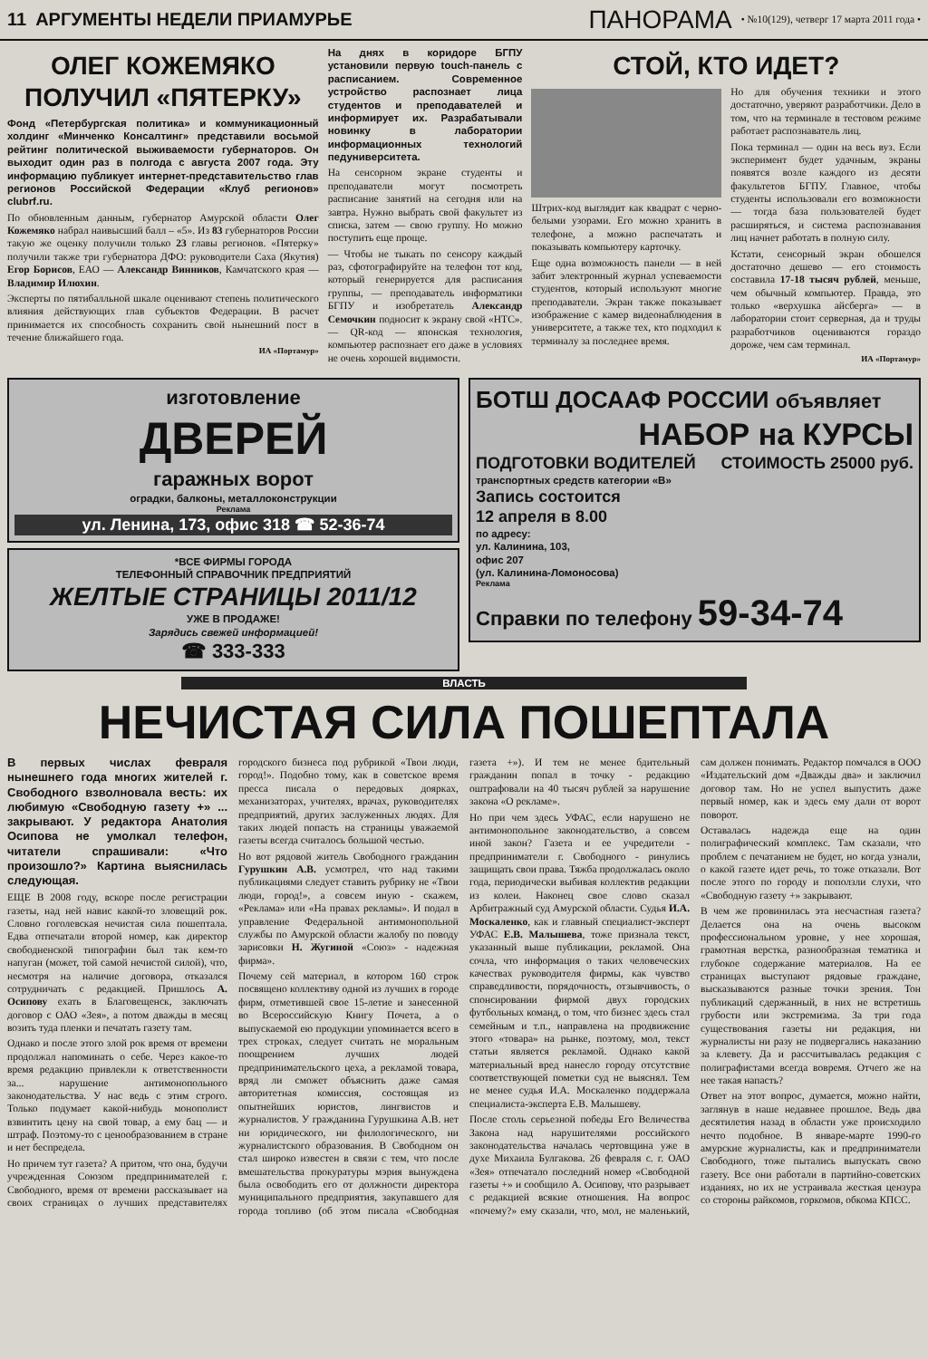11 АРГУМЕНТЫ НЕДЕЛИ ПРИАМУРЬЕ ПАНОРАМА • №10(129), четверг 17 марта 2011 года •
ОЛЕГ КОЖЕМЯКО ПОЛУЧИЛ «ПЯТЕРКУ»
Фонд «Петербургская политика» и коммуникационный холдинг «Минченко Консалтинг» представили восьмой рейтинг политической выживаемости губернаторов. Он выходит один раз в полгода с августа 2007 года. Эту информацию публикует интернет-представительство глав регионов Российской Федерации «Клуб регионов» clubrf.ru.
По обновленным данным, губернатор Амурской области Олег Кожемяко набрал наивысший балл – «5». Из 83 губернаторов России такую же оценку получили только 23 главы регионов. «Пятерку» получили также три губернатора ДФО: руководители Саха (Якутия) Егор Борисов, ЕАО — Александр Винников, Камчатского края — Владимир Илюхин.
Эксперты по пятибалльной шкале оценивают степень политического влияния действующих глав субъектов Федерации. В расчет принимается их способность сохранить свой нынешний пост в течение ближайшего года.
ИА «Портамур»
На днях в коридоре БГПУ установили первую touch-панель с расписанием. Современное устройство распознает лица студентов и преподавателей и информирует их. Разрабатывали новинку в лаборатории информационных технологий педуниверситета.
На сенсорном экране студенты и преподаватели могут посмотреть расписание занятий на сегодня или на завтра. Нужно выбрать свой факультет из списка, затем — свою группу. Но можно поступить еще проще.
— Чтобы не тыкать по сенсору каждый раз, сфотографируйте на телефон тот код, который генерируется для расписания группы, — преподаватель информатики БГПУ и изобретатель Александр Семочкин подносит к экрану свой «НТС». — QR-код — японская технология, компьютер распознает его даже в условиях не очень хорошей видимости.
СТОЙ, КТО ИДЕТ?
Штрих-код выглядит как квадрат с черно-белыми узорами. Его можно хранить в телефоне, а можно распечатать и показывать компьютеру карточку.
Еще одна возможность панели — в ней забит электронный журнал успеваемости студентов, который используют многие преподаватели. Экран также показывает изображение с камер видеонаблюдения в университете, а также тех, кто подходил к терминалу за последнее время.
Но для обучения техники и этого достаточно, уверяют разработчики. Дело в том, что на терминале в тестовом режиме работает распознаватель лиц.
Пока терминал — один на весь вуз. Если эксперимент будет удачным, экраны появятся возле каждого из десяти факультетов БГПУ. Главное, чтобы студенты использовали его возможности — тогда база пользователей будет расширяться, и система распознавания лиц начнет работать в полную силу.
Кстати, сенсорный экран обошелся достаточно дешево — его стоимость составила 17-18 тысяч рублей, меньше, чем обычный компьютер. Правда, это только «верхушка айсберга» — в лаборатории стоит серверная, да и труды разработчиков оцениваются гораздо дороже, чем сам терминал.
ИА «Портамур»
изготовление
ДВЕРЕЙ
гаражных ворот
оградки, балконы, металлоконструкции
Реклама
ул. Ленина, 173, офис 318 ☎ 52-36-74
*ВСЕ ФИРМЫ ГОРОДА
ТЕЛЕФОННЫЙ СПРАВОЧНИК ПРЕДПРИЯТИЙ
ЖЕЛТЫЕ СТРАНИЦЫ 2011/12
УЖЕ В ПРОДАЖЕ!
Зарядись свежей информацией!
☎ 333-333
БОТШ ДОСААФ РОССИИ объявляет
НАБОР на КУРСЫ
ПОДГОТОВКИ ВОДИТЕЛЕЙ СТОИМОСТЬ 25000 руб.
транспортных средств категории «В»
Запись состоится
12 апреля в 8.00
по адресу:
ул. Калинина, 103,
офис 207
(ул. Калинина-Ломоносова)
Реклама
Справки по телефону 59-34-74
ВЛАСТЬ
НЕЧИСТАЯ СИЛА ПОШЕПТАЛА
В первых числах февраля нынешнего года многих жителей г. Свободного взволновала весть: их любимую «Свободную газету +» ... закрывают. У редактора Анатолия Осипова не умолкал телефон, читатели спрашивали: «Что произошло?» Картина выяснилась следующая.
ЕЩЕ В 2008 году, вскоре после регистрации газеты, над ней навис какой-то зловещий рок. Словно гоголевская нечистая сила пошептала. Едва отпечатали второй номер, как директор свободненской типографии был так кем-то напуган (может, той самой нечистой силой), что, несмотря на наличие договора, отказался сотрудничать с редакцией. Пришлось А. Осипову ехать в Благовещенск, заключать договор с ОАО «Зея», а потом дважды в месяц возить туда пленки и печатать газету там.
Однако и после этого злой рок время от времени продолжал напоминать о себе. Через какое-то время редакцию привлекли к ответственности за... нарушение антимонопольного законодательства. У нас ведь с этим строго. Только подумает какой-нибудь монополист взвинтить цену на свой товар, а ему бац — и штраф. Поэтому-то с ценообразованием в стране и нет беспредела.
Но причем тут газета? А притом, что она, будучи учрежденная Союзом предпринимателей г. Свободного, время от времени рассказывает на своих страницах о лучших представителях городского бизнеса под рубрикой «Твои люди, город!». Подобно тому, как в советское время пресса писала о передовых доярках, механизаторах, учителях, врачах, руководителях предприятий, других заслуженных людях. Для таких людей попасть на страницы уважаемой газеты всегда считалось большой честью.
Но вот рядовой житель Свободного гражданин Гурушкин А.В. усмотрел, что над такими публикациями следует ставить рубрику не «Твои люди, город!», а совсем иную - скажем, «Реклама» или «На правах рекламы». И подал в управление Федеральной антимонопольной службы по Амурской области жалобу по поводу зарисовки Н. Жугиной «Союз» - надежная фирма».
Почему сей материал, в котором 160 строк посвящено коллективу одной из лучших в городе фирм, отметившей свое 15-летие и занесенной во Всероссийскую Книгу Почета, а о выпускаемой ею продукции упоминается всего в трех строках, следует считать не моральным поощрением лучших людей предпринимательского цеха, а рекламой товара, вряд ли сможет объяснить даже самая авторитетная комиссия, состоящая из опытнейших юристов, лингвистов и журналистов. У гражданина Гурушкина А.В. нет ни юридического, ни филологического, ни журналистского образования. В Свободном он стал широко известен в связи с тем, что после вмешательства прокуратуры мэрия вынуждена была освободить его от должности директора муниципального предприятия, закупавшего для города топливо (об этом писала «Свободная газета +»). И тем не менее бдительный гражданин попал в точку - редакцию оштрафовали на 40 тысяч рублей за нарушение закона «О рекламе».
Но при чем здесь УФАС, если нарушено не антимонопольное законодательство, а совсем иной закон? Газета и ее учредители - предприниматели г. Свободного - ринулись защищать свои права. Тяжба продолжалась около года, периодически выбивая коллектив редакции из колеи. Наконец свое слово сказал Арбитражный суд Амурской области. Судья И.А. Москаленко, как и главный специалист-эксперт УФАС Е.В. Малышева, тоже признала текст, указанный выше публикации, рекламой. Она сочла, что информация о таких человеческих качествах руководителя фирмы, как чувство справедливости, порядочность, отзывчивость, о спонсировании фирмой двух городских футбольных команд, о том, что бизнес здесь стал семейным и т.п., направлена на продвижение этого «товара» на рынке, поэтому, мол, текст статьи является рекламой. Однако какой материальный вред нанесло городу отсутствие соответствующей пометки суд не выяснял. Тем не менее судья И.А. Москаленко поддержала специалиста-эксперта Е.В. Малышеву.
После столь серьезной победы Его Величества Закона над нарушителями российского законодательства началась чертовщина уже в духе Михаила Булгакова. 26 февраля с. г. ОАО «Зея» отпечатало последний номер «Свободной газеты +» и сообщило А. Осипову, что разрывает с редакцией всякие отношения. На вопрос «почему?» ему сказали, что, мол, не маленький, сам должен понимать. Редактор помчался в ООО «Издательский дом «Дважды два» и заключил договор там. Но не успел выпустить даже первый номер, как и здесь ему дали от ворот поворот.
Оставалась надежда еще на один полиграфический комплекс. Там сказали, что проблем с печатанием не будет, но когда узнали, о какой газете идет речь, то тоже отказали. Вот после этого по городу и поползли слухи, что «Свободную газету +» закрывают.
В чем же провинилась эта несчастная газета? Делается она на очень высоком профессиональном уровне, у нее хорошая, грамотная верстка, разнообразная тематика и глубокое содержание материалов. На ее страницах выступают рядовые граждане, высказываются разные точки зрения. Тон публикаций сдержанный, в них не встретишь грубости или экстремизма. За три года существования газеты ни редакция, ни журналисты ни разу не подвергались наказанию за клевету. Да и рассчитывалась редакция с полиграфистами всегда вовремя. Отчего же на нее такая напасть?
Ответ на этот вопрос, думается, можно найти, заглянув в наше недавнее прошлое. Ведь два десятилетия назад в области уже происходило нечто подобное. В январе-марте 1990-го амурские журналисты, как и предприниматели Свободного, тоже пытались выпускать свою газету. Все они работали в партийно-советских изданиях, но их не устраивала жесткая цензура со стороны райкомов, горкомов, обкома КПСС.